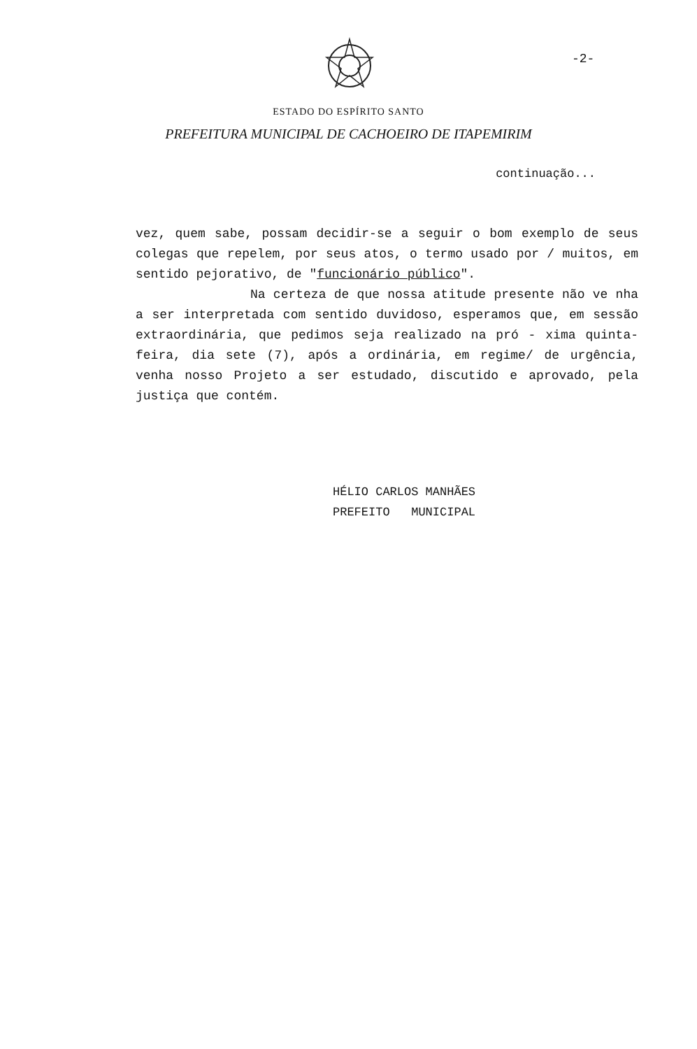-2-
ESTADO DO ESPÍRITO SANTO
PREFEITURA MUNICIPAL DE CACHOEIRO DE ITAPEMIRIM
continuação...
vez, quem sabe, possam decidir-se a seguir o bom exemplo de seus colegas que repelem, por seus atos, o termo usado por / muitos, em sentido pejorativo, de "funcionário público".
Na certeza de que nossa atitude presente não ve nha a ser interpretada com sentido duvidoso, esperamos que, em sessão extraordinária, que pedimos seja realizado na pró - xima quinta-feira, dia sete (7), após a ordinária, em regime/ de urgência, venha nosso Projeto a ser estudado, discutido e aprovado, pela justiça que contém.
HÉLIO CARLOS MANHÃES
PREFEITO MUNICIPAL